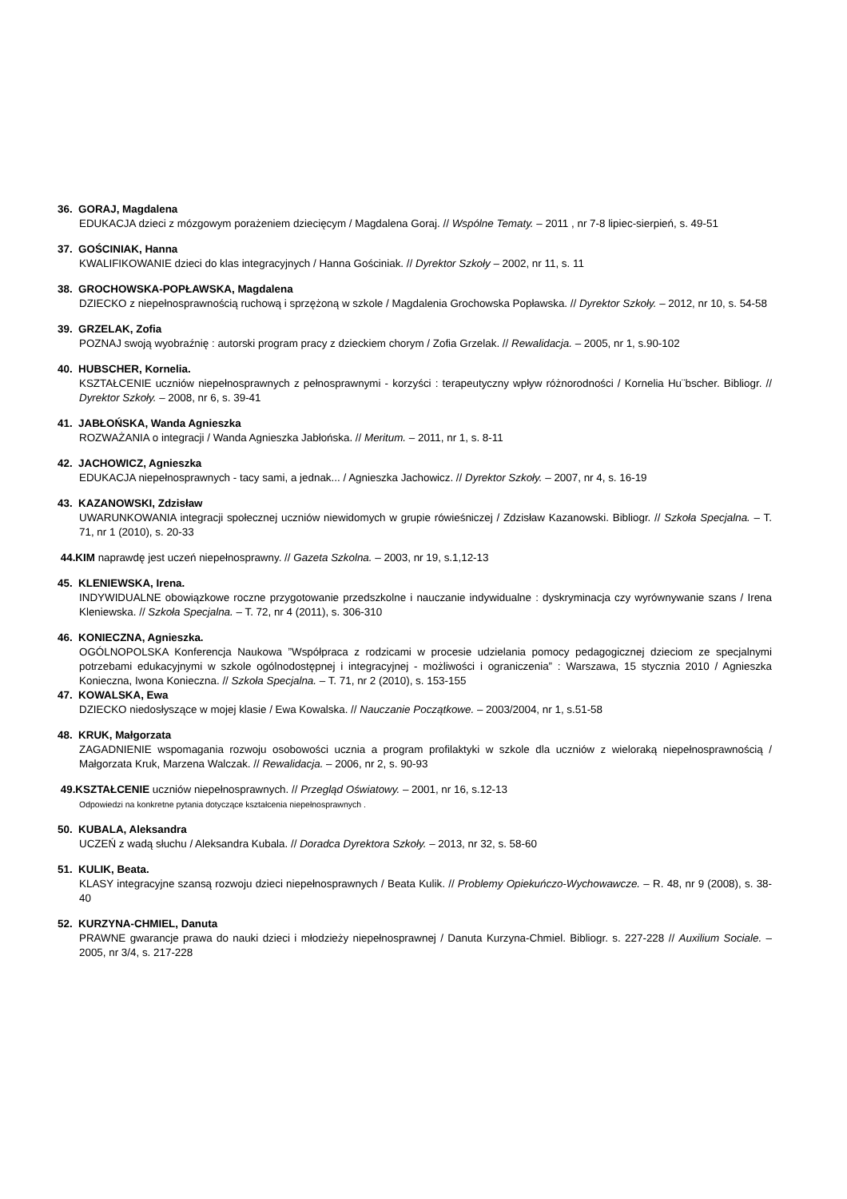36. GORAJ, Magdalena
EDUKACJA dzieci z mózgowym porażeniem dziecięcym / Magdalena Goraj. // Wspólne Tematy. – 2011 , nr 7-8 lipiec-sierpień, s. 49-51
37. GOŚCINIAK, Hanna
KWALIFIKOWANIE dzieci do klas integracyjnych / Hanna Gościniak. // Dyrektor Szkoły – 2002, nr 11, s. 11
38. GROCHOWSKA-POPŁAWSKA, Magdalena
DZIECKO z niepełnosprawnością ruchową i sprzężoną w szkole / Magdalenia Grochowska Popławska. // Dyrektor Szkoły. – 2012, nr 10, s. 54-58
39. GRZELAK, Zofia
POZNAJ swoją wyobraźnię : autorski program pracy z dzieckiem chorym / Zofia Grzelak. // Rewalidacja. – 2005, nr 1, s.90-102
40. HUBSCHER, Kornelia.
KSZTAŁCENIE uczniów niepełnosprawnych z pełnosprawnymi - korzyści : terapeutyczny wpływ różnorodności / Kornelia Hu¨bscher. Bibliogr. // Dyrektor Szkoły. – 2008, nr 6, s. 39-41
41. JABŁOŃSKA, Wanda Agnieszka
ROZWAŻANIA o integracji / Wanda Agnieszka Jabłońska. // Meritum. – 2011, nr 1, s. 8-11
42. JACHOWICZ, Agnieszka
EDUKACJA niepełnosprawnych - tacy sami, a jednak... / Agnieszka Jachowicz. // Dyrektor Szkoły. – 2007, nr 4, s. 16-19
43. KAZANOWSKI, Zdzisław
UWARUNKOWANIA integracji społecznej uczniów niewidomych w grupie rówieśniczej / Zdzisław Kazanowski. Bibliogr. // Szkoła Specjalna. – T. 71, nr 1 (2010), s. 20-33
44.KIM naprawdę jest uczeń niepełnosprawny. // Gazeta Szkolna. – 2003, nr 19, s.1,12-13
45. KLENIEWSKA, Irena.
INDYWIDUALNE obowiązkowe roczne przygotowanie przedszkolne i nauczanie indywidualne : dyskryminacja czy wyrównywanie szans / Irena Kleniewska. // Szkoła Specjalna. – T. 72, nr 4 (2011), s. 306-310
46. KONIECZNA, Agnieszka.
OGÓLNOPOLSKA Konferencja Naukowa ”Współpraca z rodzicami w procesie udzielania pomocy pedagogicznej dzieciom ze specjalnymi potrzebami edukacyjnymi w szkole ogólnodostępnej i integracyjnej - możliwości i ograniczenia” : Warszawa, 15 stycznia 2010 / Agnieszka Konieczna, Iwona Konieczna. // Szkoła Specjalna. – T. 71, nr 2 (2010), s. 153-155
47. KOWALSKA, Ewa
DZIECKO niedosłyszące w mojej klasie / Ewa Kowalska. // Nauczanie Początkowe. – 2003/2004, nr 1, s.51-58
48. KRUK, Małgorzata
ZAGADNIENIE wspomagania rozwoju osobowości ucznia a program profilaktyki w szkole dla uczniów z wieloraką niepełnosprawnością / Małgorzata Kruk, Marzena Walczak. // Rewalidacja. – 2006, nr 2, s. 90-93
49.KSZTAŁCENIE uczniów niepełnosprawnych. // Przegląd Oświatowy. – 2001, nr 16, s.12-13
Odpowiedzi na konkretne pytania dotyczące kształcenia niepełnosprawnych .
50. KUBALA, Aleksandra
UCZEŃ z wadą słuchu / Aleksandra Kubala. // Doradca Dyrektora Szkoły. – 2013, nr 32, s. 58-60
51. KULIK, Beata.
KLASY integracyjne szansą rozwoju dzieci niepełnosprawnych / Beata Kulik. // Problemy Opiekuńczo-Wychowawcze. – R. 48, nr 9 (2008), s. 38-40
52. KURZYNA-CHMIEL, Danuta
PRAWNE gwarancje prawa do nauki dzieci i młodzieży niepełnosprawnej / Danuta Kurzyna-Chmiel. Bibliogr. s. 227-228 // Auxilium Sociale. – 2005, nr 3/4, s. 217-228